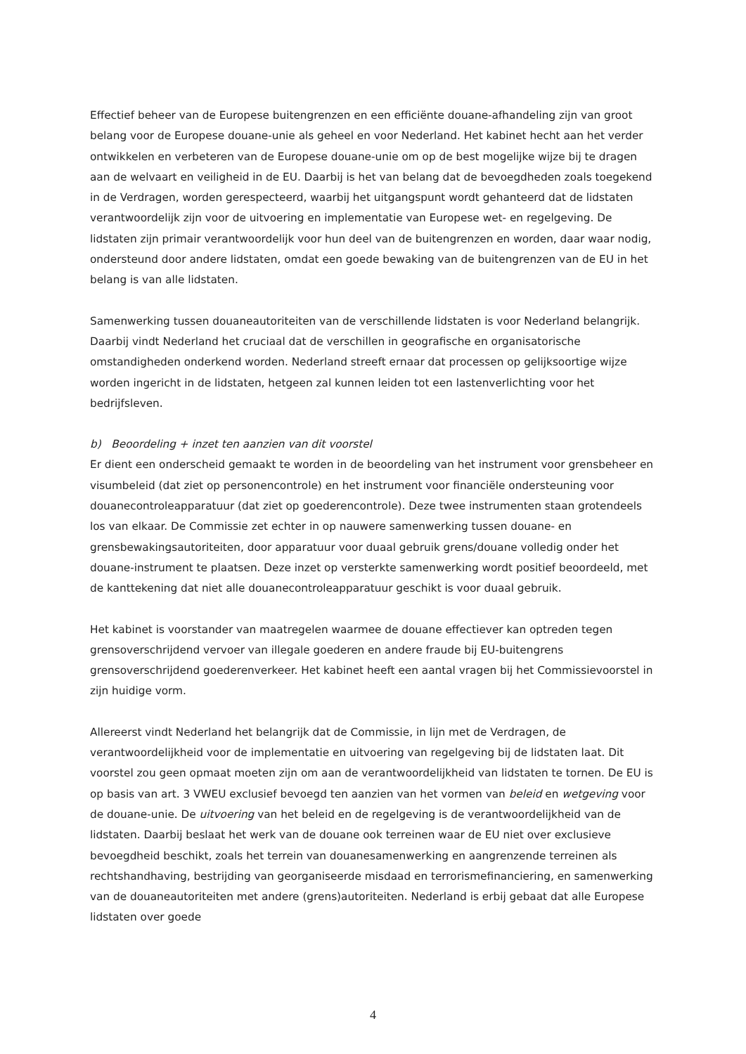Effectief beheer van de Europese buitengrenzen en een efficiënte douane-afhandeling zijn van groot belang voor de Europese douane-unie als geheel en voor Nederland. Het kabinet hecht aan het verder ontwikkelen en verbeteren van de Europese douane-unie om op de best mogelijke wijze bij te dragen aan de welvaart en veiligheid in de EU. Daarbij is het van belang dat de bevoegdheden zoals toegekend in de Verdragen, worden gerespecteerd, waarbij het uitgangspunt wordt gehanteerd dat de lidstaten verantwoordelijk zijn voor de uitvoering en implementatie van Europese wet- en regelgeving. De lidstaten zijn primair verantwoordelijk voor hun deel van de buitengrenzen en worden, daar waar nodig, ondersteund door andere lidstaten, omdat een goede bewaking van de buitengrenzen van de EU in het belang is van alle lidstaten.
Samenwerking tussen douaneautoriteiten van de verschillende lidstaten is voor Nederland belangrijk. Daarbij vindt Nederland het cruciaal dat de verschillen in geografische en organisatorische omstandigheden onderkend worden. Nederland streeft ernaar dat processen op gelijksoortige wijze worden ingericht in de lidstaten, hetgeen zal kunnen leiden tot een lastenverlichting voor het bedrijfsleven.
b) Beoordeling + inzet ten aanzien van dit voorstel
Er dient een onderscheid gemaakt te worden in de beoordeling van het instrument voor grensbeheer en visumbeleid (dat ziet op personencontrole) en het instrument voor financiële ondersteuning voor douanecontroleapparatuur (dat ziet op goederencontrole). Deze twee instrumenten staan grotendeels los van elkaar. De Commissie zet echter in op nauwere samenwerking tussen douane- en grensbewakingsautoriteiten, door apparatuur voor duaal gebruik grens/douane volledig onder het douane-instrument te plaatsen. Deze inzet op versterkte samenwerking wordt positief beoordeeld, met de kanttekening dat niet alle douanecontroleapparatuur geschikt is voor duaal gebruik.
Het kabinet is voorstander van maatregelen waarmee de douane effectiever kan optreden tegen grensoverschrijdend vervoer van illegale goederen en andere fraude bij EU-buitengrens grensoverschrijdend goederenverkeer. Het kabinet heeft een aantal vragen bij het Commissievoorstel in zijn huidige vorm.
Allereerst vindt Nederland het belangrijk dat de Commissie, in lijn met de Verdragen, de verantwoordelijkheid voor de implementatie en uitvoering van regelgeving bij de lidstaten laat. Dit voorstel zou geen opmaat moeten zijn om aan de verantwoordelijkheid van lidstaten te tornen. De EU is op basis van art. 3 VWEU exclusief bevoegd ten aanzien van het vormen van beleid en wetgeving voor de douane-unie. De uitvoering van het beleid en de regelgeving is de verantwoordelijkheid van de lidstaten. Daarbij beslaat het werk van de douane ook terreinen waar de EU niet over exclusieve bevoegdheid beschikt, zoals het terrein van douanesamenwerking en aangrenzende terreinen als rechtshandhaving, bestrijding van georganiseerde misdaad en terrorismefinanciering, en samenwerking van de douaneautoriteiten met andere (grens)autoriteiten. Nederland is erbij gebaat dat alle Europese lidstaten over goede
4